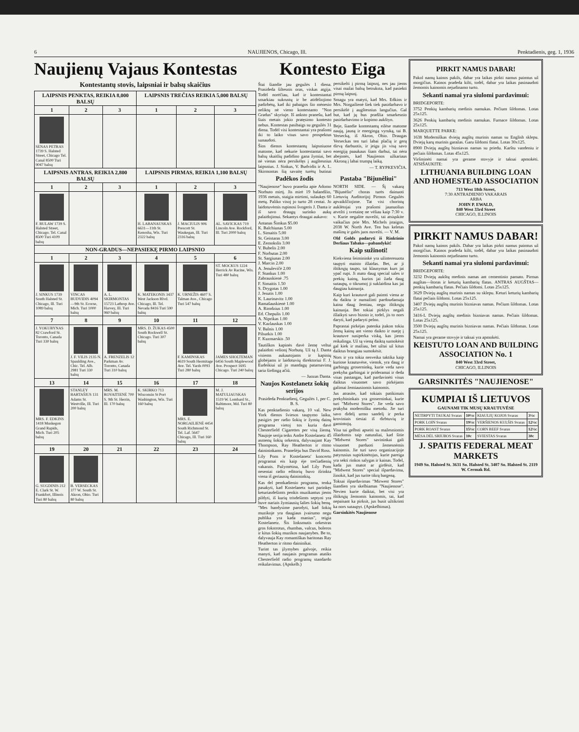6 NAUJIENOS, Chicago, Ill. Penktadienis, geg. 1, 1936
Naujienų Vajaus Kontestas
Kontestantų stovis, laipsniai ir balsų skaičius
| LAIPSNIS PENKTAS, REIKIA 8,000 BALSŲ | | | LAIPSNIS TREČIAS REIKIA 5,000 BALSŲ | | |
| --- | --- | --- | --- | --- | --- |
| 1 | 2 | 3 | 1 | 2 | 3 |
| SENAS PETRAS 1739 S. Halsted Street, Chicago Tel. Canal 8500 Turi 9047 balsų | | | | | |
| LAIPSNIS ANTRAS, REIKIA 2,800 BALSŲ | | | LAIPSNIS PIRMAS, REIKIA 1,100 BALSŲ | | |
| 1 | 2 | 3 | 1 | 2 | 3 |
| F. BULAW 1739 S. Halsted Street, Chicago. Tel. Canal 8500 Turi 4109 balsų | | | H. LABANAUSKAS 6631—11th St. Kenosha, Wis. Turi 2322 balsų | J. MACIULIS 906 Prescott St. Waukegan, Ill. Turi 2316 balsų | AL. SAVICKAS 719 Lincoln Ave. Rockford, Ill. Turi 2000 balsų |
| NON-GRADUS—NEPASIEKĘ PIRMO LAIPSNIO | | | | | |
| 1 | 2 | 3 | 4 | 5 | 6 |
| J. SINKUS 1739 South Halsted St. Chicago, Ill. Turi 1089 balsų | VINCAS BUDVIDIS 4094—9th St. Ecorse, Mich. Turi 1000 balsų | A. L. SKIRMONTAS 15723 Lathrop Ave. Harvey, Ill. Turi 960 balsų | K. MATEKONIS 3437 West Jackson Blvd. Chicago, Ill. Tel. Nevada 8416 Turi 590 balsų | K. URNEŽIS 4607 S. Talman Ave., Chicago Turi 547 balsų | ST. MOCKUS 1224 Herrick Av Racine, Wis. Turi 480 balsų |
| 7 | 8 | 9 | 10 | 11 | 12 |
| J. YOKUBYNAS 82 Crawford St. Toronto, Canada Turi 330 balsų | J. F. VILIS 2135 N. Spaulding Ave., Chic. Tel. Alb. 2981 Turi 330 balsų | A. FRENZELIS 12 Parkman Av. Toronto, Canada Turi 310 balsų | MRS. D. ŽUKAS 4500 South Rockwell St. Chicago. Turi 307 balsų | F. KAMINSKAS 4619 South Hermitage Ave. Tel. Yards 0093 Turi 280 balsų | JAMES SHOLTEMAN 6456 South Maplewood Ave. Prospect 1695 Chicago. Turi 240 balsų |
| 13 | 14 | 15 | 16 | 17 | 18 |
| MRS. F. EDKINS 1418 Muskegon Grand Rapids, Mich. Turi 205 balsų | STANLEY BARTAŠIUS 131 Adams St. Westville, Ill. Turi 200 balsų | MRS. M. ROVAITIENĖ 700 S. 9th St. Herrin, Ill. 170 balsų | K. SKIRKO 713 Wisconsin St Port Washington, Wis. Turi 160 balsų | MRS. E. NORGAILIENĖ 4454 South Richmond St. Tel. Laf. 5647 Chicago, Ill. Turi 160 balsų | M. J. MATULIAUSKAS 1519 W. Lombard St., Baltimore, Md. Turi 80 balsų |
| 19 | 20 | 21 | 22 | 23 | 24 |
| G. SUGDINIS 212 E. Clark St. W. Frankfort, Illinois Turi 80 balsų | B. VERSECKAS 377 W. South St. Akron, Ohio. Turi 80 balsų | | | | |
Kontesto Eiga
Štai šiandie jau gegužės 1 diena. Prasideda šiltesnis oras, viskas atgija. Todėl norėčiau, kad ir kontestantai smarkiau sukrustų ir be atidėliojimo padirbėtų, kad iki pabaigos šio mėnesio neliktų nė vieno kontestanto "Non Gradus" skyriuje. Iš anksto pranešu, kad šiais metais jokio pratęsimo kontesto nebus. Kontestas pasibaigs su gegužės 31 diena. Todėl visi kontestantai yra prašomi iki to laiko visus savo prospektus sunaudoti.
Šios dienos kontestantų laipsniuose matome, kad nekurie kontestantai savo balsų skaitlių padidino gana žymiai, bet nė vienas nėra persikėlęs į augštesnius laipsnius. J. Sinkus, V. Budvidis ir A. L. Skirmontas šią savaitę turėtų butinai persikelti į pirmą laipsnį, nes jau jiems visai mažai balsų betruksta, kad pasiekti pirmą laipsnį.
Smagu yra matyti, kad Mrs. Edkins ir Mrs. Norgailienė šiek tiek pasidarbavo ir persikėlė į augštesnius langučius. Gal but, kad jų bus pradžia smarkesnio pasidarbavimo ir kopimo aukštyn.
Beje, šiandie kontestantų eilėse matome naują, jauną ir energingą vyruką, tai B. Versecką, iš Akron, Ohio. Draugas Verseckas ten turi labai plačią ir gerą dirvą darbuotis, ir jeigu jis visą savo energiją paaukaus šiam darbui, tai nėra abejonės, kad Naujienos užkariaus Akroną į labai trumpą laiką.
— T. RYPKEVIČIA.
Padėkos žodis
"Naujienose" buvo pranešta apie Adomo Norbuto mirtį. Jis mirė 19 balandžio, 1936 metais, staigia mirtimi, sulaukęs 60 metų. Paliko visoj jo turto 28 centai. Jo laidotuvėmis rupinosi švogeris J. Danta ir iš savo draugų surinko aukų palaidojimui. Sekantys draugai aukavo:
Antanas Šimkus $5.00
K. Balchiunas 5.00
L. Simaitis 5.00
St. Geistaras 3.00
E. Zemokslis 3.00
V. Bubelis 2.00
F. Norbutas 2.00
St. Sargiunas 2.00
J. Marcin 2.00
A. Jenulevičė 2.00
F. Stankus 1.00
Zabrauskienė .75
F. Simaitis 1.50
S. Drygotas 1.00
J. Jesutis 1.00
K. Laurinavitz 1.00
Ramašauskienė 1.00
A. Rimdzius 1.00
Ed. Chepulis 1.00
A. Niprikas 1.00
V. Kazlauskas 1.00
V. Balnis 1.00
Pilsutkis 1.00
F. Kuzmarskis .50
Tautiškos kapinės davė žemę veltui palaidoti velionį Norbutą. Už tą J. Danta visiems aukautojams ir kapinių globėjams ir laidotuvių direktoriui F. J. Eudeikiui už jo mandagų patarnavimą taria širdingą ačiū.
— Juozas Danta.
Naujos Kostelanetz šokių serijos
Prasideda Penktadienį, Gegužės 1, per C. B. S.
Kas penktadienio vakarą, 10 val. New York dienos šviesos taupymo laiku, pasigirs per radio šokių ir žymių dainų programa vietoj tos kuria davė Chesterfield Cigarettes per visą žiemą. Naujoje serija teiks Andre Kostelanetz 45 asmenų šokių orkestra, dalyvaujant Kay Thompson, Ray Heatherton ir ritmo dainininkams. Pranešėju bus David Ross.
Lily Pons ir Kostelanetz' koncerto programai eis kaip ėje trečiadienių vakarais. Pažymėtina, kad Lily Pons neseniai radio editorių buvo išrinkta viena iš geriausių dainininkių.
Kas del pentkadienio programu, tenka pasakyti, kad Kostelanetz turi parinkęs keturiasdešimts penkis muzikantus jiems pildyti, iš kurių trisdešimts septyni yra buve nariais žymiausių šalies šokių benų. "Mes bandysime parodyti, kad šokių muzikoje yra daugiaus įvairumo negu publika yra kada manius", teigia Kostelanetz. Šis linksmutis orkestras gros fokstrotus, rhumbas, valcus, boleros ir kitus šokių muzikos naujanybes. Be to, dalyvauja Kay romantiškas baritonas Ray Heatherton ir ritmo daininikai.
Turint tas įžymybes galvoje, reikia manyti, kad naujasis programas atatiks Chesterfield radio programų standardo reikalavimus. (Apskelb.)
Pastaba "Bijunėliui"
NORTH SIDE. — Šį vakarą "Bijunėlio" choras turės dainuoti Lietuvių Auditorijoj Pirmos Gegužės apvaikščiojime. Tat visi choristų auklėtojai yra prašomi jaunuolius atvežti į svetainę ne vėliau kaip 7:30 v. v. Kurie negalite nuvežti, tai atsiųskite vaikučius prie Mrs. Michels įstaigos, 2038 W. North Ave. Ten bus keletas mašinų ir galės juos nuvežti. — V. M.
Old Golds padaryti iš Rinktinio Derliaus Tabako—pabandykit!
Kaip sužinoti!
Kiekviena šeimininkė yra užinteresuota taupyti maisto išlaidas. Bet, ar ji ištikrųjų taupo, tai klausymas kurs jai ypač rupi. Ji mato daug special sales ir prekių kainų, kurios jai žada daug sutaupų, o tikrumoj ji suklaidina kas jai daugiau kainuoja.
Kaip kuri krautuvė gali paimti viena ar du daiktu ir numažinti pardoudamaja kaina daug žemiau, negu ištikrųjų kainuoja. Bet tokiai pirklys negali išlaikyti savo biznio ir, todel, jis to nors daryti, kad padaryti pelno.
Paprastai pirkėjas patenka įtakon tokiu žemų kainų ant vieno daikto ir nueję į krautuve susiperka viską, kas jiems reikalinga. Už tą vieną daiktą sumokėsit gal kiek ir mažiau, bet užtai už kitus daiktus brangiau sumokėsit.
Nors ir yra tokia nesveika taktika kaip kuriose krautuvėse, vienok, yra daug ir garbingų groserninkų, kurie veda savo prekyba garbingai ir prideramai ir deda visas pastangas, kad pardavinėti visus daiktus visuomet savo pirkėjams galimai žemiausiomis kainomis.
Jus atrasite, kad tokiais patikimais prekybininkais yra groserninkai, kurie turi "Midwest Stores". Jie veda savo prakyba modernišku metodu. Jie turi savo didelį urmo sandelį ir perka kroviniais tiesiai iš dirbtuvių ir gamintojų.
Visa tai gelbsti apseiti su mažesniomis išlaidomis taip naturaliai, kad šitie "Midwest Stores" savininkai gali visuomet parduoti žemesnėmis kainomis. Jie turi savo organizacijoje patyrusius supirkinėtojus, kurie pareiga yra sekti rinkos salygas ir kainas. Todel, kada jus matot ar girdėsit, kad "Midwest Stores" special išpardavima, žinokit, kad jus turite tikrą bargeną.
Toksai išpardavimas "Mirwest Stores" šiandien yra skelbiamas "Naujienose". Nevien kurie daiktai, bet visi yra ištikrųjų žemomis kainomis, tai, kad nepaisant ka pirksit, jus busit užtikrinti ka nors sutaupyt. (Apskelbimas).
Garsinkitės Naujienose
PIRKIT NAMUS DABAR!
Pakol namų kainos pakils, dabar yra laikas pirkti namus paimtus už morgičius. Kainos pradeda kilti, todėl, dabar yra laikas pasinaudoti žemomis kainomis nejudinamo turto.
Sekanti namai yra siulomi pardavimui:
BRIDGEPORTE:
3752 Penkių kambarių medinis namukas. Pečium šildomas. Lotas 25x125.
3626 Penkių kambarių medinis namukas. Furnace šildomas. Lotas 25x125.
MARQUETTE PARKE:
1638 Moderniškas dviejų augštų murinis namas su English sklepu. Dviejų karų murinis garažas. Garu šildomi flatai. Lotas 30x125.
8900 Dviejų augštų bizniavas namas su priedu. Karštu vandeniu ir pečiais šildomas. Lotas 45x125.
Viršminėti namai yra gerame stovyje ir taksai apmokėti. ATSIŠAUKITE:
LITHUANIA BUILDING LOAN AND HOMESTEAD ASSOCIATION
713 West 18th Street,
7:30 ANTRADIENIO VAKARAIS
ARBA
JOHN P. EWALD,
840 West 33rd Street
CHICAGO, ILLINOIS
PIRKIT NAMUS DABAR!
Pakol namų kainos pakils. Dabar yra laikas pirkti namus paimtus už morgičius. Kainos pradeda kilti, todėl, dabar yra laikas pasinaudoti žemomis kainomis nejudinamo turto.
Sekanti namai yra siulomi pardavimui:
BRIDGEPORTE:
3232 Dviejų aukštų medinis namas ant cementinio pamato. Pirmas augštas—štoras ir keturių kambarių flatas. ANTRAS AUGŠTAS—penkių kambarių flatas. Pečiais šildomi. Lotas 25x125.
3629 Dviejų augštų murinis namas su sklepu. Keturi keturių kambarių flatai pečiais šildomi. Lotas 25x125.
3407 Dviejų augštų murinis bizniavas namas. Pečium šildomas. Lotas 25x125.
3416-L Dviejų augštų medinis bizniavas namas. Pečiais šildomas. Lotas 25x125.
3500 Dviejų augštų murinis bizniavas namas. Pečiais šildomas. Lotas 25x125.
Namai yra gerame stovyje ir taksai yra apmokėti.
KEISTUTO LOAN AND BUILDING ASSOCIATION No. 1
840 West 33rd Street,
CHICAGO, ILLINOIS
GARSINKITĖS "NAUJIENOSE"
KUMPIAI IŠ LIETUVOS
GAUNAMI TIK MUSŲ KRAUTUVĖSE
| NETIRPYTI TAUKAI Svaras | 10½c | KIAULIŲ KOJOS Svaras | 3½c |
| PORK LOIN Svaras | 19½c | VERŠIENOS KULŠIS Svaras | 12½c |
| PORK ROAST Svaras | 15½c | CORN BEEF Svaras | 12½c |
| MĖSA DĖL SRIUBOS Svaras | 10c | SVIESTAS Svaras | 30c |
J. SPAITIS FEDERAL MEAT MARKETS
1949 So. Halsted St. 3631 So. Halsted St. 3407 So. Halsted St. 2119 W. Cermak Rd.